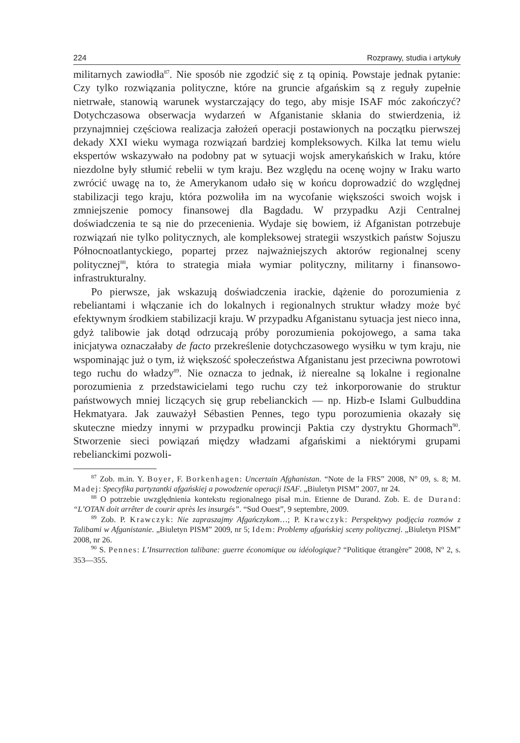224 Rozprawy, studia i artykuły
militarnych zawiodła<sup>87</sup>. Nie sposób nie zgodzić się z tą opinią. Powstaje jednak pytanie: Czy tylko rozwiązania polityczne, które na gruncie afgańskim są z reguły zupełnie nietrwałe, stanowią warunek wystarczający do tego, aby misje ISAF móc zakończyć? Dotychczasowa obserwacja wydarzeń w Afganistanie skłania do stwierdzenia, iż przynajmniej częściowa realizacja założeń operacji postawionych na początku pierwszej dekady XXI wieku wymaga rozwiązań bardziej kompleksowych. Kilka lat temu wielu ekspertów wskazywało na podobny pat w sytuacji wojsk amerykańskich w Iraku, które niezdolne były stłumić rebelii w tym kraju. Bez względu na ocenę wojny w Iraku warto zwrócić uwagę na to, że Amerykanom udało się w końcu doprowadzić do względnej stabilizacji tego kraju, która pozwoliła im na wycofanie większości swoich wojsk i zmniejszenie pomocy finansowej dla Bagdadu. W przypadku Azji Centralnej doświadczenia te są nie do przecenienia. Wydaje się bowiem, iż Afganistan potrzebuje rozwiązań nie tylko politycznych, ale kompleksowej strategii wszystkich państw Sojuszu Północnoatlantyckiego, popartej przez najważniejszych aktorów regionalnej sceny politycznej<sup>88</sup>, która to strategia miała wymiar polityczny, militarny i finansowo-infrastrukturalny.
Po pierwsze, jak wskazują doświadczenia irackie, dążenie do porozumienia z rebeliantami i włączanie ich do lokalnych i regionalnych struktur władzy może być efektywnym środkiem stabilizacji kraju. W przypadku Afganistanu sytuacja jest nieco inna, gdyż talibowie jak dotąd odrzucają próby porozumienia pokojowego, a sama taka inicjatywa oznaczałaby de facto przekreślenie dotychczasowego wysiłku w tym kraju, nie wspominając już o tym, iż większość społeczeństwa Afganistanu jest przeciwna powrotowi tego ruchu do władzy<sup>89</sup>. Nie oznacza to jednak, iż nierealne są lokalne i regionalne porozumienia z przedstawicielami tego ruchu czy też inkorporowanie do struktur państwowych mniej liczących się grup rebelianckich — np. Hizb-e Islami Gulbuddina Hekmatyara. Jak zauważył Sébastien Pennes, tego typu porozumienia okazały się skuteczne miedzy innymi w przypadku prowincji Paktia czy dystryktu Ghormach<sup>90</sup>. Stworzenie sieci powiązań między władzami afgańskimi a niektórymi grupami rebelianckimi pozwoli-
<sup>87</sup> Zob. m.in. Y. Boyer, F. Borkenhagen: Uncertain Afghanistan. “Note de la FRS” 2008, N<sup>o</sup> 09, s. 8; M. Madej: Specyfika partyzantki afgańskiej a powodzenie operacji ISAF. „Biuletyn PISM” 2007, nr 24.
<sup>88</sup> O potrzebie uwzględnienia kontekstu regionalnego pisał m.in. Etienne de Durand. Zob. E. de Durand: “L’OTAN doit arrêter de courir après les insurgés”. “Sud Ouest”, 9 septembre, 2009.
<sup>89</sup> Zob. P. Krawczyk: Nie zapraszajmy Afgańczykom…; P. Krawczyk: Perspektywy podjęcia rozmów z Talibami w Afganistanie. „Biuletyn PISM” 2009, nr 5; Idem: Problemy afgańskiej sceny politycznej. „Biuletyn PISM” 2008, nr 26.
<sup>90</sup> S. Pennes: L’Insurrection talibane: guerre économique ou idéologique? “Politique étrangère” 2008, N<sup>o</sup> 2, s. 353—355.